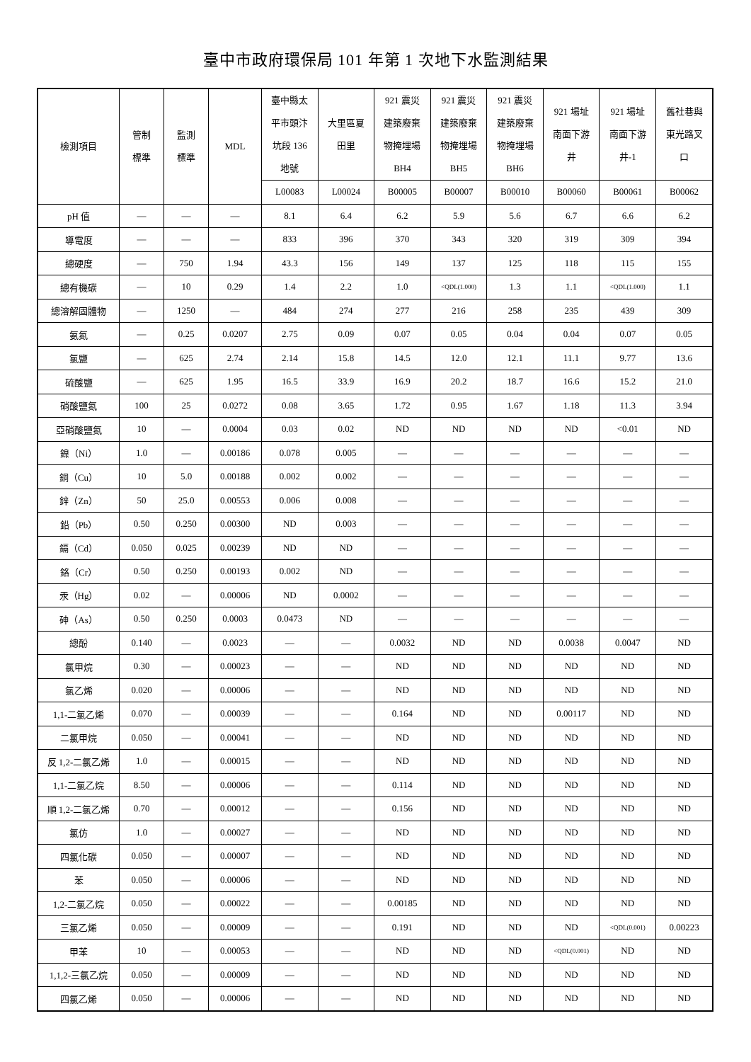臺中市政府環保局 101 年第 1 次地下水監測結果
| 檢測項目 | 管制 標準 | 監測 標準 | MDL | 臺中縣太 平市頭汴 坑段 136 地號 | 大里區夏 田里 | 921 震災 建築廢棄 物掩埋場 BH4 | 921 震災 建築廢棄 物掩埋場 BH5 | 921 震災 建築廢棄 物掩埋場 BH6 | 921 場址 南面下游 井 | 921 場址 南面下游 井-1 | 舊社巷與 東光路叉 口 |
| --- | --- | --- | --- | --- | --- | --- | --- | --- | --- | --- | --- |
| | | | | L00083 | L00024 | B00005 | B00007 | B00010 | B00060 | B00061 | B00062 |
| pH 值 | — | — | — | 8.1 | 6.4 | 6.2 | 5.9 | 5.6 | 6.7 | 6.6 | 6.2 |
| 導電度 | — | — | — | 833 | 396 | 370 | 343 | 320 | 319 | 309 | 394 |
| 總硬度 | — | 750 | 1.94 | 43.3 | 156 | 149 | 137 | 125 | 118 | 115 | 155 |
| 總有機碳 | — | 10 | 0.29 | 1.4 | 2.2 | 1.0 | <QDL(1.000) | 1.3 | 1.1 | <QDL(1.000) | 1.1 |
| 總溶解固體物 | — | 1250 | — | 484 | 274 | 277 | 216 | 258 | 235 | 439 | 309 |
| 氨氮 | — | 0.25 | 0.0207 | 2.75 | 0.09 | 0.07 | 0.05 | 0.04 | 0.04 | 0.07 | 0.05 |
| 氯鹽 | — | 625 | 2.74 | 2.14 | 15.8 | 14.5 | 12.0 | 12.1 | 11.1 | 9.77 | 13.6 |
| 硫酸鹽 | — | 625 | 1.95 | 16.5 | 33.9 | 16.9 | 20.2 | 18.7 | 16.6 | 15.2 | 21.0 |
| 硝酸鹽氮 | 100 | 25 | 0.0272 | 0.08 | 3.65 | 1.72 | 0.95 | 1.67 | 1.18 | 11.3 | 3.94 |
| 亞硝酸鹽氮 | 10 | — | 0.0004 | 0.03 | 0.02 | ND | ND | ND | ND | <0.01 | ND |
| 鎳（Ni） | 1.0 | — | 0.00186 | 0.078 | 0.005 | — | — | — | — | — | — |
| 銅（Cu） | 10 | 5.0 | 0.00188 | 0.002 | 0.002 | — | — | — | — | — | — |
| 鋅（Zn） | 50 | 25.0 | 0.00553 | 0.006 | 0.008 | — | — | — | — | — | — |
| 鉛（Pb） | 0.50 | 0.250 | 0.00300 | ND | 0.003 | — | — | — | — | — | — |
| 鎘（Cd） | 0.050 | 0.025 | 0.00239 | ND | ND | — | — | — | — | — | — |
| 鉻（Cr） | 0.50 | 0.250 | 0.00193 | 0.002 | ND | — | — | — | — | — | — |
| 汞（Hg） | 0.02 | — | 0.00006 | ND | 0.0002 | — | — | — | — | — | — |
| 砷（As） | 0.50 | 0.250 | 0.0003 | 0.0473 | ND | — | — | — | — | — | — |
| 總酚 | 0.140 | — | 0.0023 | — | — | 0.0032 | ND | ND | 0.0038 | 0.0047 | ND |
| 氯甲烷 | 0.30 | — | 0.00023 | — | — | ND | ND | ND | ND | ND | ND |
| 氯乙烯 | 0.020 | — | 0.00006 | — | — | ND | ND | ND | ND | ND | ND |
| 1,1-二氯乙烯 | 0.070 | — | 0.00039 | — | — | 0.164 | ND | ND | 0.00117 | ND | ND |
| 二氯甲烷 | 0.050 | — | 0.00041 | — | — | ND | ND | ND | ND | ND | ND |
| 反 1,2-二氯乙烯 | 1.0 | — | 0.00015 | — | — | ND | ND | ND | ND | ND | ND |
| 1,1-二氯乙烷 | 8.50 | — | 0.00006 | — | — | 0.114 | ND | ND | ND | ND | ND |
| 順 1,2-二氯乙烯 | 0.70 | — | 0.00012 | — | — | 0.156 | ND | ND | ND | ND | ND |
| 氯仿 | 1.0 | — | 0.00027 | — | — | ND | ND | ND | ND | ND | ND |
| 四氯化碳 | 0.050 | — | 0.00007 | — | — | ND | ND | ND | ND | ND | ND |
| 苯 | 0.050 | — | 0.00006 | — | — | ND | ND | ND | ND | ND | ND |
| 1,2-二氯乙烷 | 0.050 | — | 0.00022 | — | — | 0.00185 | ND | ND | ND | ND | ND |
| 三氯乙烯 | 0.050 | — | 0.00009 | — | — | 0.191 | ND | ND | ND | <QDL(0.001) | 0.00223 |
| 甲苯 | 10 | — | 0.00053 | — | — | ND | ND | ND | <QDL(0.001) | ND | ND |
| 1,1,2-三氯乙烷 | 0.050 | — | 0.00009 | — | — | ND | ND | ND | ND | ND | ND |
| 四氯乙烯 | 0.050 | — | 0.00006 | — | — | ND | ND | ND | ND | ND | ND |